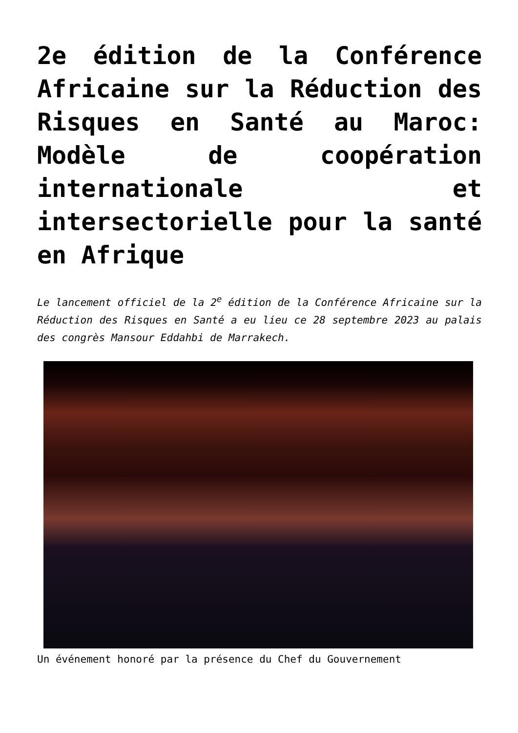2e édition de la Conférence Africaine sur la Réduction des Risques en Santé au Maroc: Modèle de coopération internationale et intersectorielle pour la santé en Afrique
Le lancement officiel de la 2<sup>e</sup> édition de la Conférence Africaine sur la Réduction des Risques en Santé a eu lieu ce 28 septembre 2023 au palais des congrès Mansour Eddahbi de Marrakech.
Un événement honoré par la présence du Chef du Gouvernement